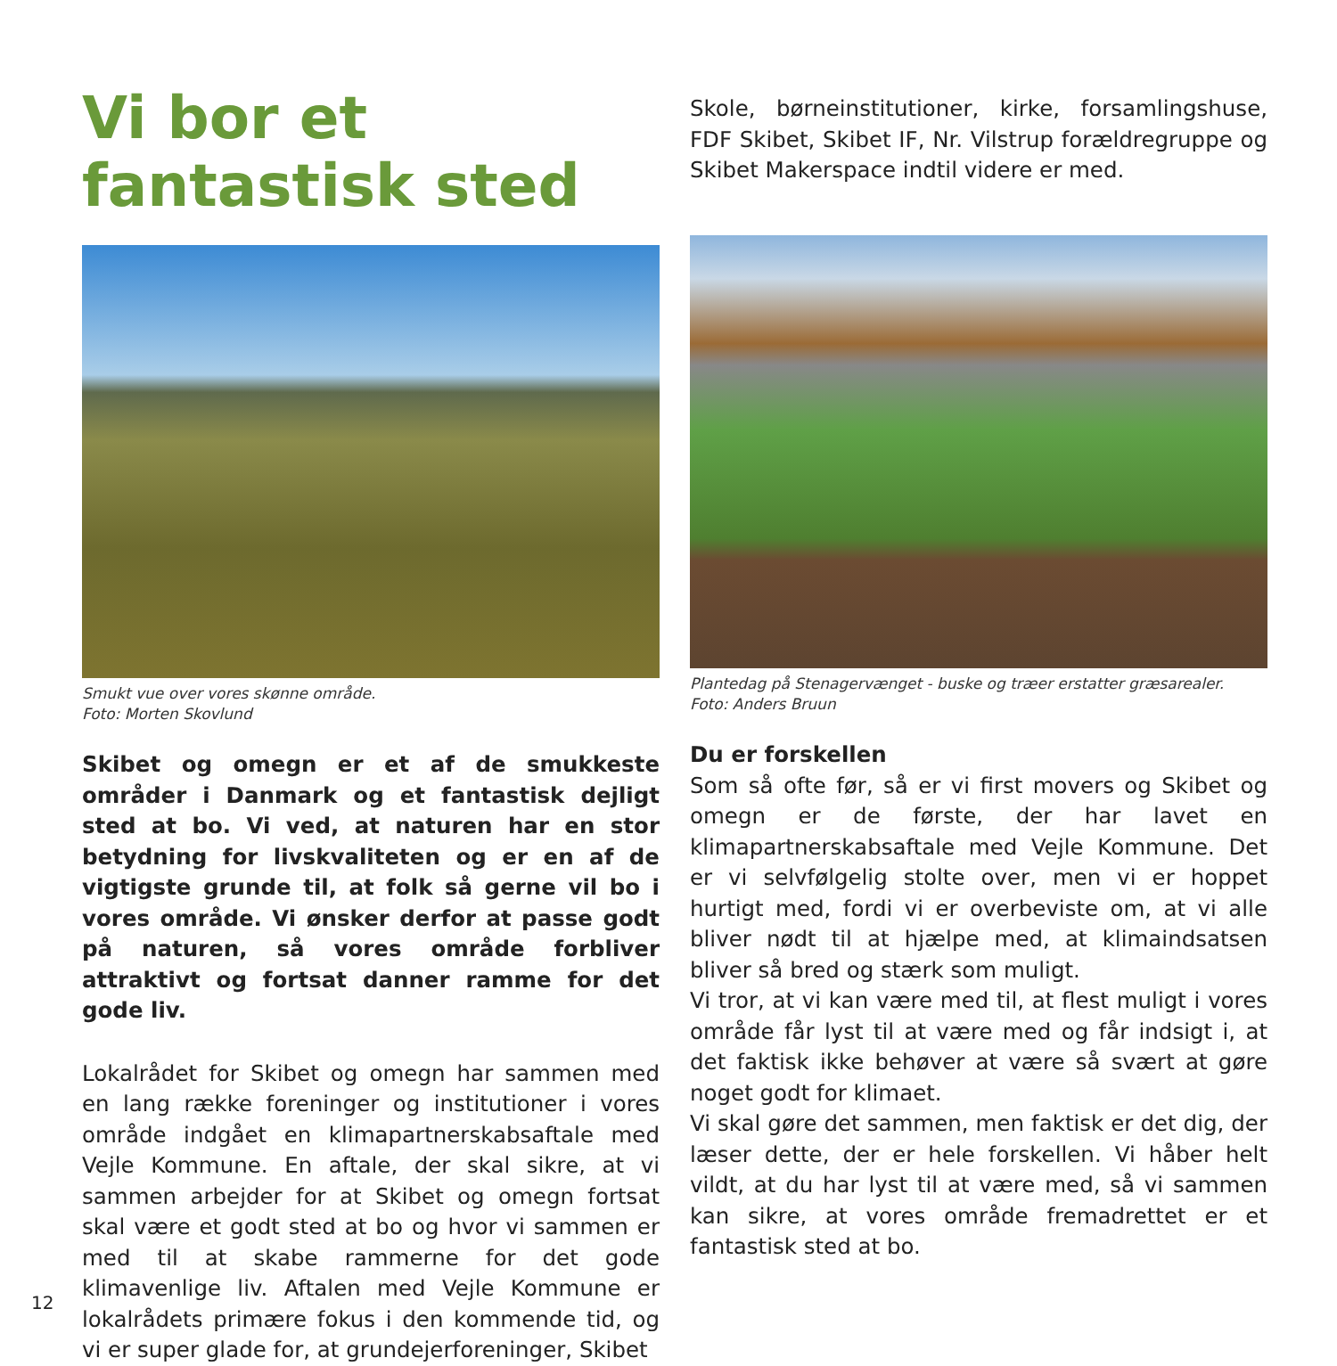Vi bor et fantastisk sted
Smukt vue over vores skønne område.
Foto: Morten Skovlund
Skibet og omegn er et af de smukkeste områder i Danmark og et fantastisk dejligt sted at bo. Vi ved, at naturen har en stor betydning for livskvaliteten og er en af de vigtigste grunde til, at folk så gerne vil bo i vores område. Vi ønsker derfor at passe godt på naturen, så vores område forbliver attraktivt og fortsat danner ramme for det gode liv.
Lokalrådet for Skibet og omegn har sammen med en lang række foreninger og institutioner i vores område indgået en klimapartnerskabsaftale med Vejle Kommune. En aftale, der skal sikre, at vi sammen arbejder for at Skibet og omegn fortsat skal være et godt sted at bo og hvor vi sammen er med til at skabe rammerne for det gode klimavenlige liv. Aftalen med Vejle Kommune er lokalrådets primære fokus i den kommende tid, og vi er super glade for, at grundejerforeninger, Skibet
Skole, børneinstitutioner, kirke, forsamlingshuse, FDF Skibet, Skibet IF, Nr. Vilstrup forældregruppe og Skibet Makerspace indtil videre er med.
Plantedag på Stenagervænget - buske og træer erstatter græsarealer.
Foto: Anders Bruun
Du er forskellen
Som så ofte før, så er vi first movers og Skibet og omegn er de første, der har lavet en klimapartnerskabsaftale med Vejle Kommune. Det er vi selvfølgelig stolte over, men vi er hoppet hurtigt med, fordi vi er overbeviste om, at vi alle bliver nødt til at hjælpe med, at klimaindsatsen bliver så bred og stærk som muligt.
Vi tror, at vi kan være med til, at flest muligt i vores område får lyst til at være med og får indsigt i, at det faktisk ikke behøver at være så svært at gøre noget godt for klimaet.
Vi skal gøre det sammen, men faktisk er det dig, der læser dette, der er hele forskellen. Vi håber helt vildt, at du har lyst til at være med, så vi sammen kan sikre, at vores område fremadrettet er et fantastisk sted at bo.
12